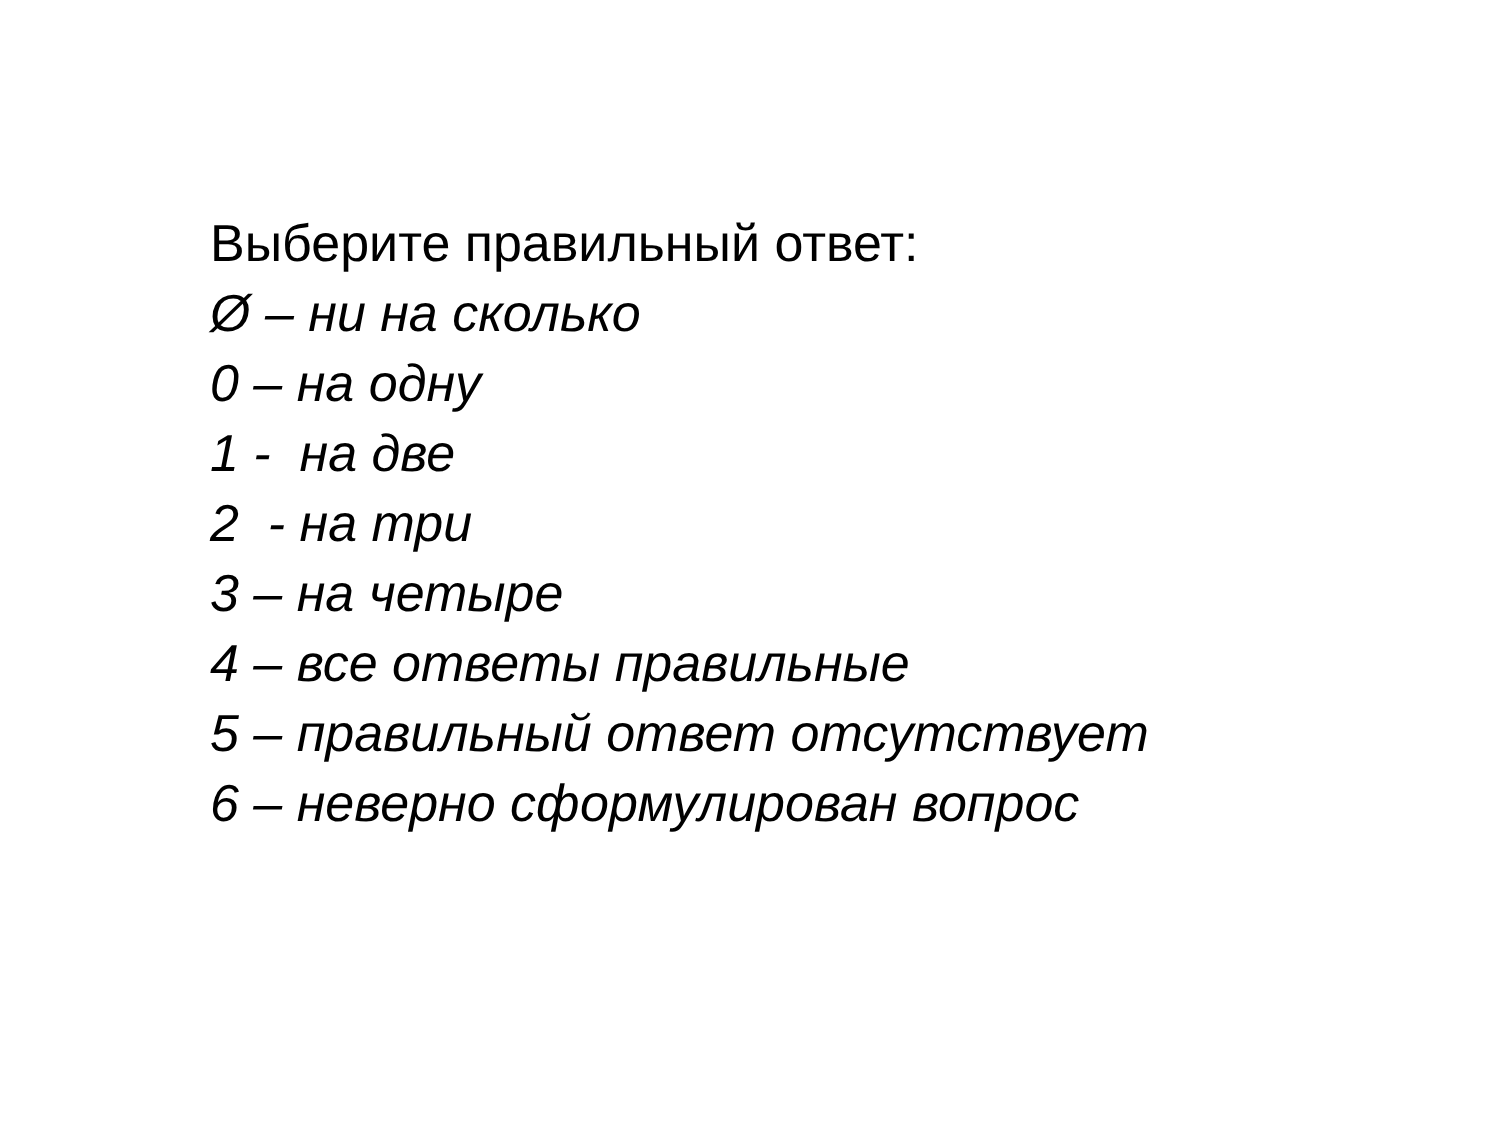Выберите правильный ответ:
Ø – ни на сколько
0 – на одну
1 - на две
2 - на три
3 – на четыре
4 – все ответы правильные
5 – правильный ответ отсутствует
6 – неверно сформулирован вопрос